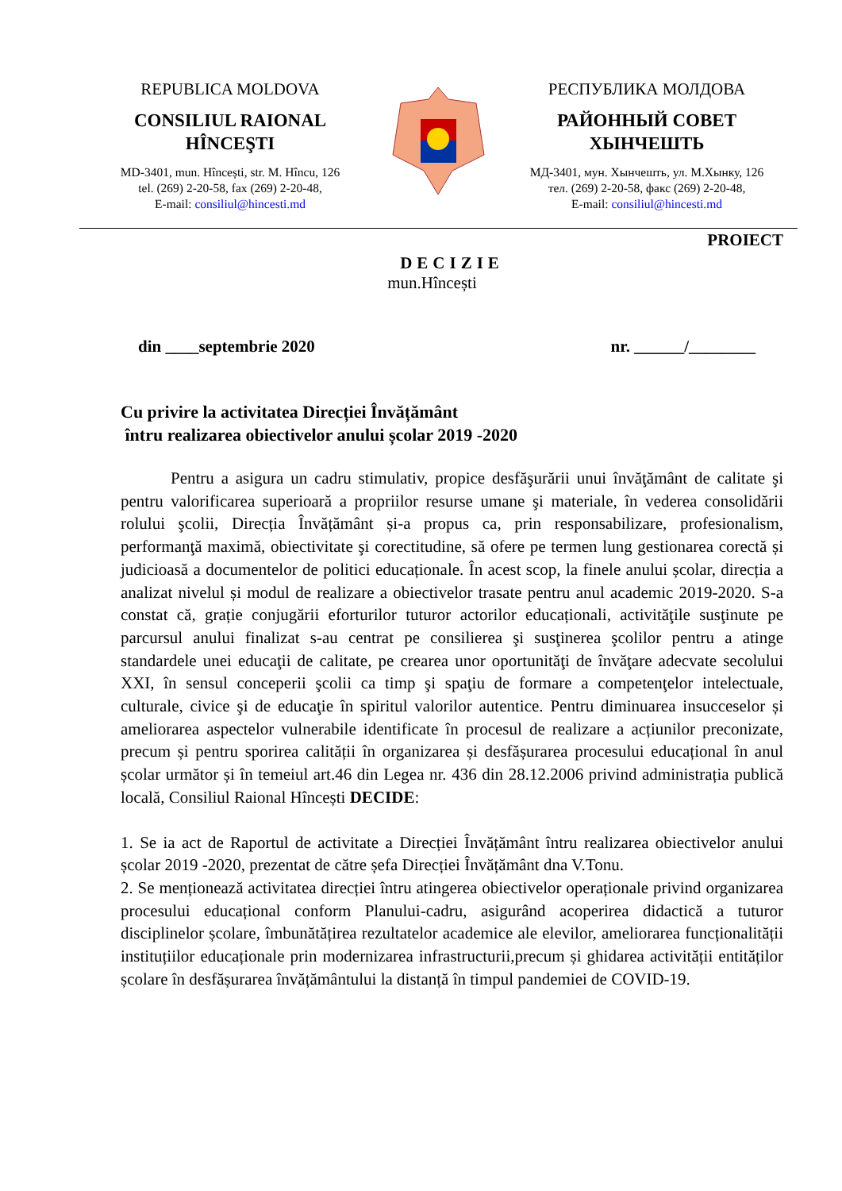REPUBLICA MOLDOVA
CONSILIUL RAIONAL
HÎNCEŞTI
MD-3401, mun. Hîncești, str. M. Hîncu, 126
tel. (269) 2-20-58, fax (269) 2-20-48,
E-mail: consiliul@hincesti.md
РЕСПУБЛИКА МОЛДОВА
РАЙОННЫЙ СОВЕТ
ХЫНЧЕШТЬ
МД-3401, мун. Хынчешть, ул. М.Хынку, 126
тел. (269) 2-20-58, факс (269) 2-20-48,
E-mail: consiliul@hincesti.md
PROIECT
DECIZIE
mun.Hîncești
din ____septembrie 2020 nr. ______/________
Cu privire la activitatea Direcției Învățământ
întru realizarea obiectivelor anului școlar 2019 -2020
Pentru a asigura un cadru stimulativ, propice desfăşurării unui învăţământ de calitate şi pentru valorificarea superioară a propriilor resurse umane şi materiale, în vederea consolidării rolului şcolii, Direcția Învățământ și-a propus ca, prin responsabilizare, profesionalism, performanţă maximă, obiectivitate şi corectitudine, să ofere pe termen lung gestionarea corectă și judicioasă a documentelor de politici educaționale. În acest scop, la finele anului școlar, direcția a analizat nivelul și modul de realizare a obiectivelor trasate pentru anul academic 2019-2020. S-a constat că, grație conjugării eforturilor tuturor actorilor educaționali, activităţile susţinute pe parcursul anului finalizat s-au centrat pe consilierea şi susţinerea şcolilor pentru a atinge standardele unei educaţii de calitate, pe crearea unor oportunităţi de învăţare adecvate secolului XXI, în sensul conceperii şcolii ca timp şi spaţiu de formare a competenţelor intelectuale, culturale, civice şi de educaţie în spiritul valorilor autentice. Pentru diminuarea insucceselor și ameliorarea aspectelor vulnerabile identificate în procesul de realizare a acțiunilor preconizate, precum și pentru sporirea calității în organizarea și desfășurarea procesului educațional în anul școlar următor și în temeiul art.46 din Legea nr. 436 din 28.12.2006 privind administrația publică locală, Consiliul Raional Hîncești DECIDE:
1. Se ia act de Raportul de activitate a Direcției Învățământ întru realizarea obiectivelor anului școlar 2019 -2020, prezentat de către șefa Direcției Învățământ dna V.Tonu.
2. Se menționează activitatea direcției întru atingerea obiectivelor operaționale privind organizarea procesului educațional conform Planului-cadru, asigurând acoperirea didactică a tuturor disciplinelor școlare, îmbunătățirea rezultatelor academice ale elevilor, ameliorarea funcționalității instituțiilor educaționale prin modernizarea infrastructurii,precum și ghidarea activității entităților școlare în desfășurarea învățământului la distanță în timpul pandemiei de COVID-19.